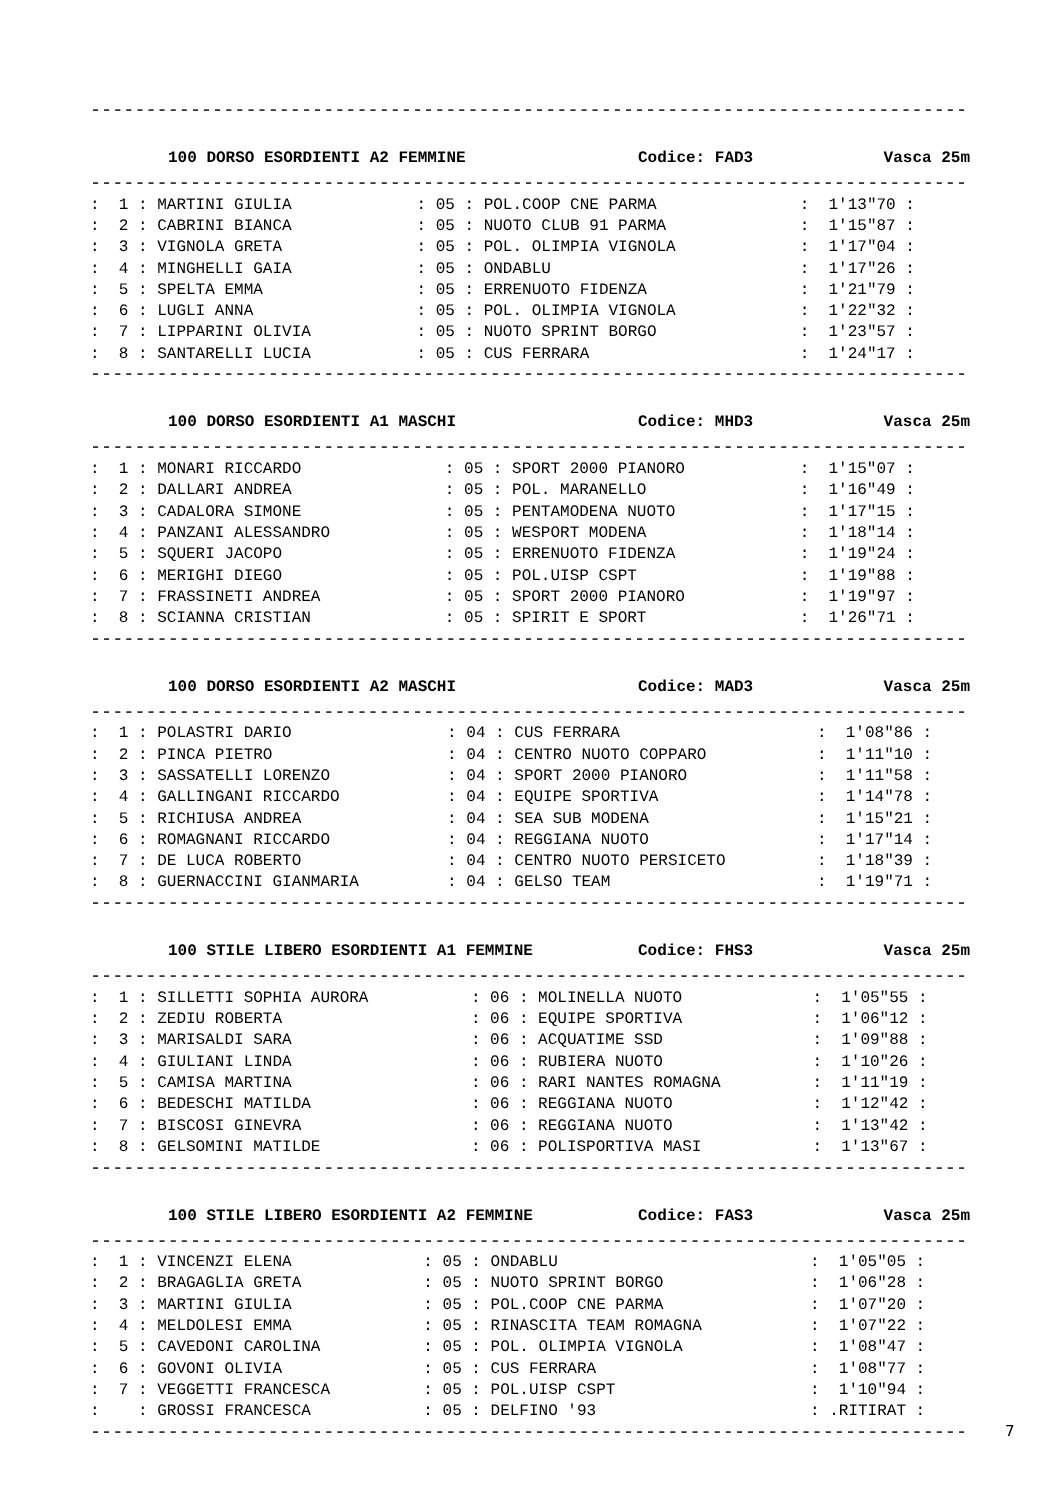--------------------------------------------------------------------------------
100 DORSO ESORDIENTI A2 FEMMINE Codice: FAD3 Vasca 25m
--------------------------------------------------------------------------------
| : 1 : MARTINI GIULIA | : 05 : POL.COOP CNE PARMA | : 1'13"70 : |
| : 2 : CABRINI BIANCA | : 05 : NUOTO CLUB 91 PARMA | : 1'15"87 : |
| : 3 : VIGNOLA GRETA | : 05 : POL. OLIMPIA VIGNOLA | : 1'17"04 : |
| : 4 : MINGHELLI GAIA | : 05 : ONDABLU | : 1'17"26 : |
| : 5 : SPELTA EMMA | : 05 : ERRENUOTO FIDENZA | : 1'21"79 : |
| : 6 : LUGLI ANNA | : 05 : POL. OLIMPIA VIGNOLA | : 1'22"32 : |
| : 7 : LIPPARINI OLIVIA | : 05 : NUOTO SPRINT BORGO | : 1'23"57 : |
| : 8 : SANTARELLI LUCIA | : 05 : CUS FERRARA | : 1'24"17 : |
--------------------------------------------------------------------------------
100 DORSO ESORDIENTI A1 MASCHI Codice: MHD3 Vasca 25m
--------------------------------------------------------------------------------
| : 1 : MONARI RICCARDO | : 05 : SPORT 2000 PIANORO | : 1'15"07 : |
| : 2 : DALLARI ANDREA | : 05 : POL. MARANELLO | : 1'16"49 : |
| : 3 : CADALORA SIMONE | : 05 : PENTAMODENA NUOTO | : 1'17"15 : |
| : 4 : PANZANI ALESSANDRO | : 05 : WESPORT MODENA | : 1'18"14 : |
| : 5 : SQUERI JACOPO | : 05 : ERRENUOTO FIDENZA | : 1'19"24 : |
| : 6 : MERIGHI DIEGO | : 05 : POL.UISP CSPT | : 1'19"88 : |
| : 7 : FRASSINETI ANDREA | : 05 : SPORT 2000 PIANORO | : 1'19"97 : |
| : 8 : SCIANNA CRISTIAN | : 05 : SPIRIT E SPORT | : 1'26"71 : |
--------------------------------------------------------------------------------
100 DORSO ESORDIENTI A2 MASCHI Codice: MAD3 Vasca 25m
--------------------------------------------------------------------------------
| : 1 : POLASTRI DARIO | : 04 : CUS FERRARA | : 1'08"86 : |
| : 2 : PINCA PIETRO | : 04 : CENTRO NUOTO COPPARO | : 1'11"10 : |
| : 3 : SASSATELLI LORENZO | : 04 : SPORT 2000 PIANORO | : 1'11"58 : |
| : 4 : GALLINGANI RICCARDO | : 04 : EQUIPE SPORTIVA | : 1'14"78 : |
| : 5 : RICHIUSA ANDREA | : 04 : SEA SUB MODENA | : 1'15"21 : |
| : 6 : ROMAGNANI RICCARDO | : 04 : REGGIANA NUOTO | : 1'17"14 : |
| : 7 : DE LUCA ROBERTO | : 04 : CENTRO NUOTO PERSICETO | : 1'18"39 : |
| : 8 : GUERNACCINI GIANMARIA | : 04 : GELSO TEAM | : 1'19"71 : |
--------------------------------------------------------------------------------
100 STILE LIBERO ESORDIENTI A1 FEMMINE Codice: FHS3 Vasca 25m
--------------------------------------------------------------------------------
| : 1 : SILLETTI SOPHIA AURORA | : 06 : MOLINELLA NUOTO | : 1'05"55 : |
| : 2 : ZEDIU ROBERTA | : 06 : EQUIPE SPORTIVA | : 1'06"12 : |
| : 3 : MARISALDI SARA | : 06 : ACQUATIME SSD | : 1'09"88 : |
| : 4 : GIULIANI LINDA | : 06 : RUBIERA NUOTO | : 1'10"26 : |
| : 5 : CAMISA MARTINA | : 06 : RARI NANTES ROMAGNA | : 1'11"19 : |
| : 6 : BEDESCHI MATILDA | : 06 : REGGIANA NUOTO | : 1'12"42 : |
| : 7 : BISCOSI GINEVRA | : 06 : REGGIANA NUOTO | : 1'13"42 : |
| : 8 : GELSOMINI MATILDE | : 06 : POLISPORTIVA MASI | : 1'13"67 : |
--------------------------------------------------------------------------------
100 STILE LIBERO ESORDIENTI A2 FEMMINE Codice: FAS3 Vasca 25m
--------------------------------------------------------------------------------
| : 1 : VINCENZI ELENA | : 05 : ONDABLU | : 1'05"05 : |
| : 2 : BRAGAGLIA GRETA | : 05 : NUOTO SPRINT BORGO | : 1'06"28 : |
| : 3 : MARTINI GIULIA | : 05 : POL.COOP CNE PARMA | : 1'07"20 : |
| : 4 : MELDOLESI EMMA | : 05 : RINASCITA TEAM ROMAGNA | : 1'07"22 : |
| : 5 : CAVEDONI CAROLINA | : 05 : POL. OLIMPIA VIGNOLA | : 1'08"47 : |
| : 6 : GOVONI OLIVIA | : 05 : CUS FERRARA | : 1'08"77 : |
| : 7 : VEGGETTI FRANCESCA | : 05 : POL.UISP CSPT | : 1'10"94 : |
| : : GROSSI FRANCESCA | : 05 : DELFINO '93 | : .RITIRAT : |
--------------------------------------------------------------------------------
7